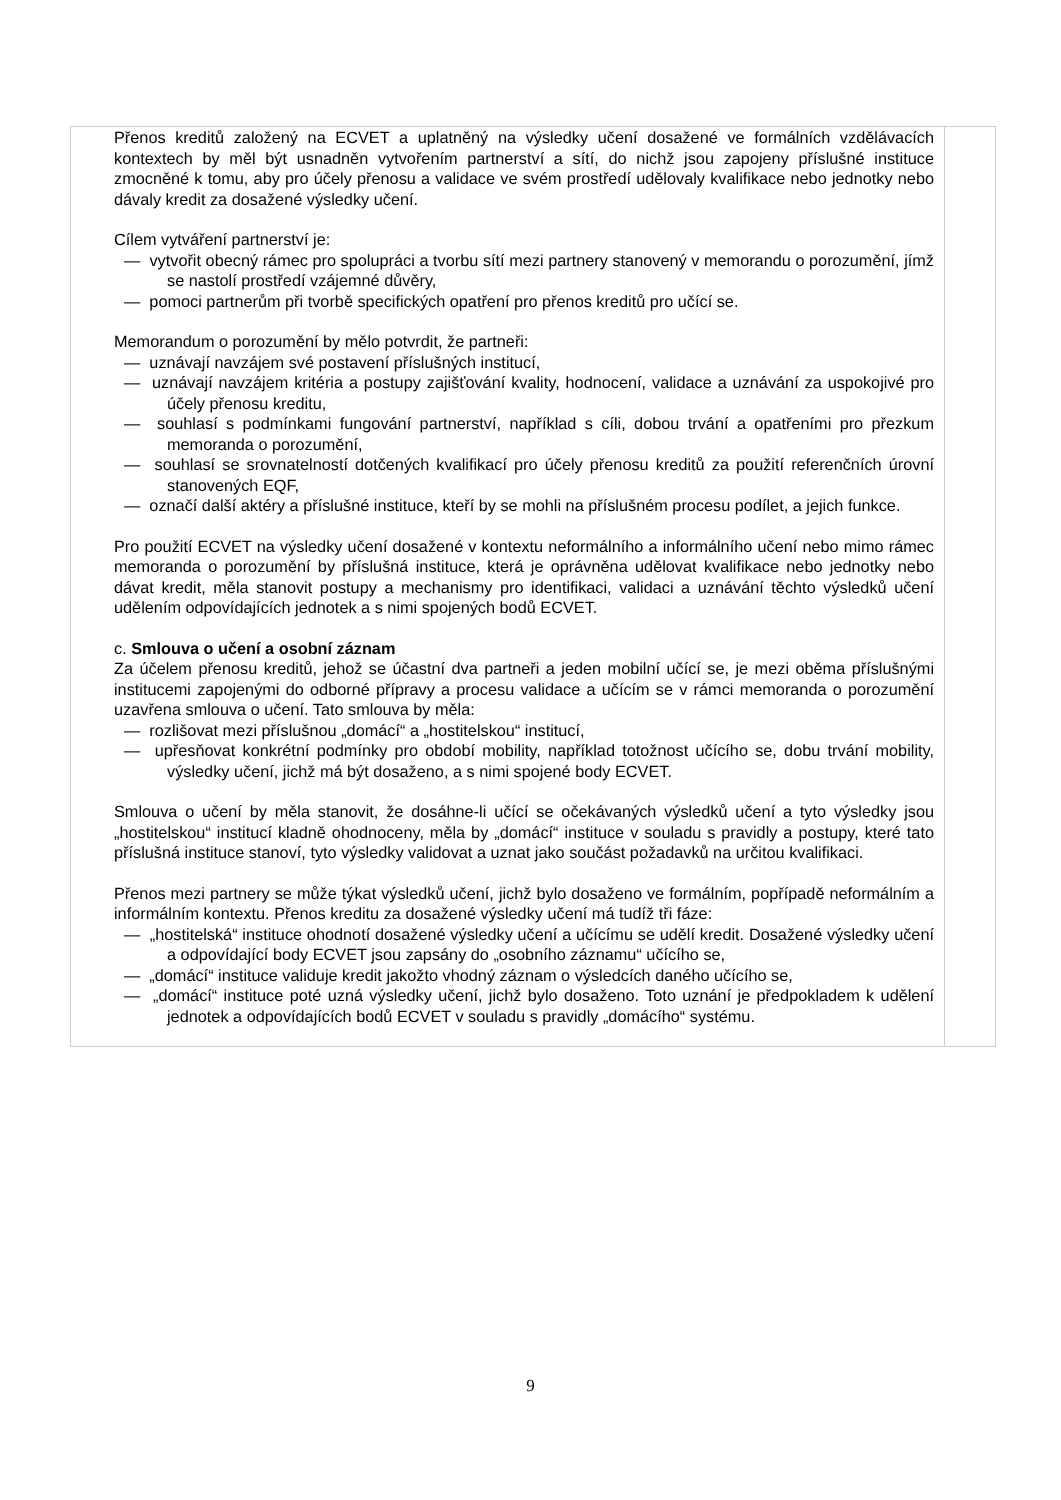| Přenos kreditů založený na ECVET a uplatněný na výsledky učení dosažené ve formálních vzdělávacích kontextech by měl být usnadněn vytvořením partnerství a sítí, do nichž jsou zapojeny příslušné instituce zmocněné k tomu, aby pro účely přenosu a validace ve svém prostředí udělovaly kvalifikace nebo jednotky nebo dávaly kredit za dosažené výsledky učení. Cílem vytváření partnerství je: — vytvořit obecný rámec pro spolupráci a tvorbu sítí mezi partnery stanovený v memorandu o porozumění, jímž se nastolí prostředí vzájemné důvěry, — pomoci partnerům při tvorbě specifických opatření pro přenos kreditů pro učící se. Memorandum o porozumění by mělo potvrdit, že partneři: — uznávají navzájem své postavení příslušných institucí, — uznávají navzájem kritéria a postupy zajišťování kvality, hodnocení, validace a uznávání za uspokojivé pro účely přenosu kreditu, — souhlasí s podmínkami fungování partnerství, například s cíli, dobou trvání a opatřeními pro přezkum memoranda o porozumění, — souhlasí se srovnatelností dotčených kvalifikací pro účely přenosu kreditů za použití referenčních úrovní stanovených EQF, — označí další aktéry a příslušné instituce, kteří by se mohli na příslušném procesu podílet, a jejich funkce. Pro použití ECVET na výsledky učení dosažené v kontextu neformálního a informálního učení nebo mimo rámec memoranda o porozumění by příslušná instituce, která je oprávněna udělovat kvalifikace nebo jednotky nebo dávat kredit, měla stanovit postupy a mechanismy pro identifikaci, validaci a uznávání těchto výsledků učení udělením odpovídajících jednotek a s nimi spojených bodů ECVET. c. Smlouva o učení a osobní záznam Za účelem přenosu kreditů, jehož se účastní dva partneři a jeden mobilní učící se, je mezi oběma příslušnými institucemi zapojenými do odborné přípravy a procesu validace a učícím se v rámci memoranda o porozumění uzavřena smlouva o učení. Tato smlouva by měla: — rozlišovat mezi příslušnou „domácí“ a „hostitelskou“ institucí, — upřesňovat konkrétní podmínky pro období mobility, například totožnost učícího se, dobu trvání mobility, výsledky učení, jichž má být dosaženo, a s nimi spojené body ECVET. Smlouva o učení by měla stanovit, že dosáhne-li učící se očekávaných výsledků učení a tyto výsledky jsou „hostitelskou“ institucí kladně ohodnoceny, měla by „domácí“ instituce v souladu s pravidly a postupy, které tato příslušná instituce stanoví, tyto výsledky validovat a uznat jako součást požadavků na určitou kvalifikaci. Přenos mezi partnery se může týkat výsledků učení, jichž bylo dosaženo ve formálním, popřípadě neformálním a informálním kontextu. Přenos kreditu za dosažené výsledky učení má tudíž tři fáze: — „hostitelská“ instituce ohodnotí dosažené výsledky učení a učícímu se udělí kredit. Dosažené výsledky učení a odpovídající body ECVET jsou zapsány do „osobního záznamu“ učícího se, — „domácí“ instituce validuje kredit jakožto vhodný záznam o výsledcích daného učícího se, — „domácí“ instituce poté uzná výsledky učení, jichž bylo dosaženo. Toto uznání je předpokladem k udělení jednotek a odpovídajících bodů ECVET v souladu s pravidly „domácího“ systému. | |
9